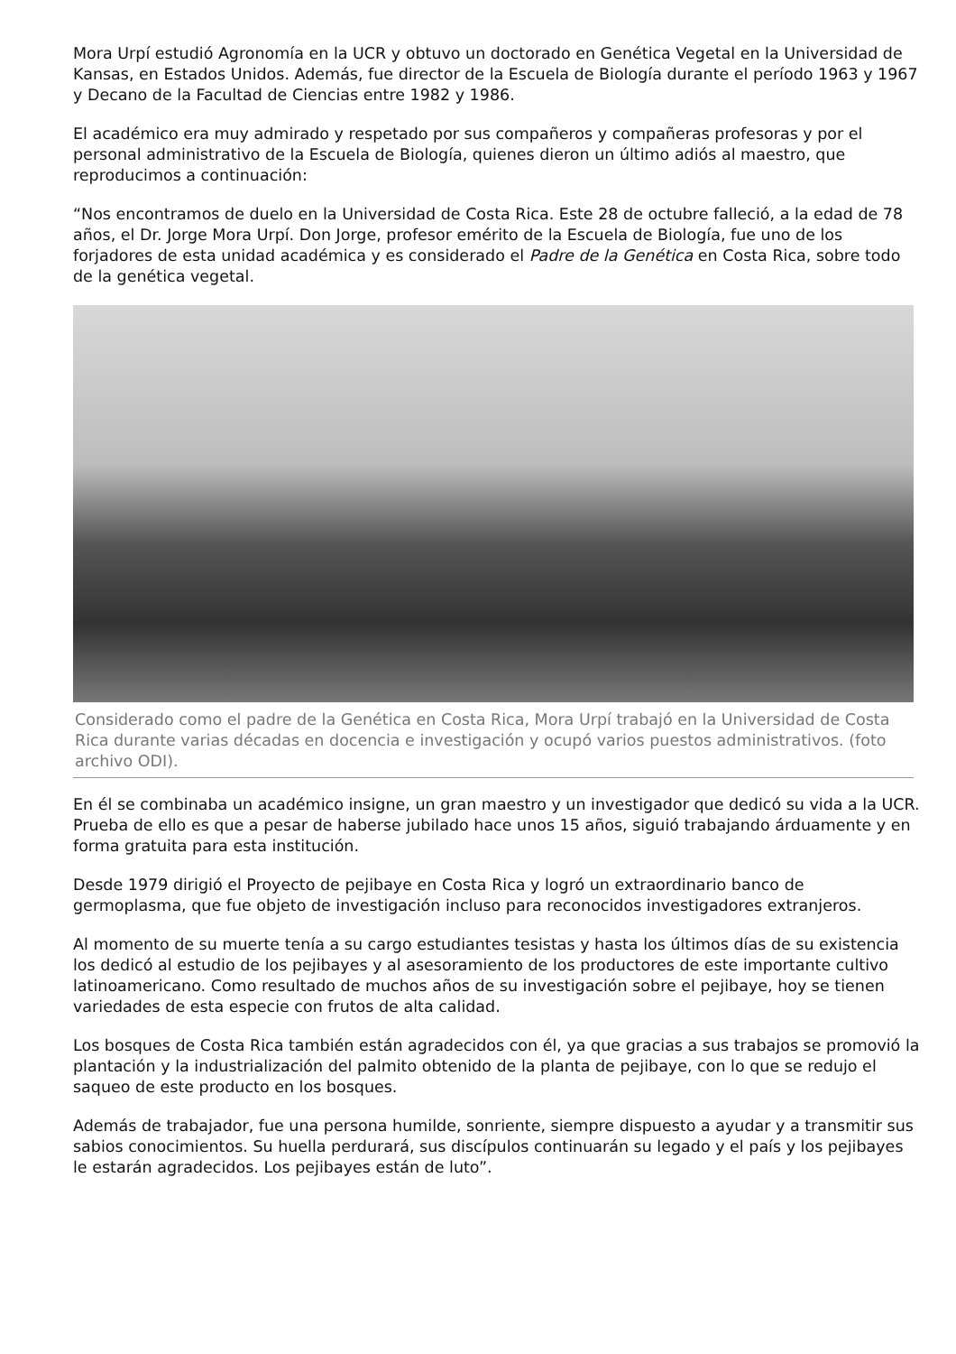Mora Urpí estudió Agronomía en la UCR y obtuvo un doctorado en Genética Vegetal en la Universidad de Kansas, en Estados Unidos. Además, fue director de la Escuela de Biología durante el período 1963 y 1967 y Decano de la Facultad de Ciencias entre 1982 y 1986.
El académico era muy admirado y respetado por sus compañeros y compañeras profesoras y por el personal administrativo de la Escuela de Biología, quienes dieron un último adiós al maestro, que reproducimos a continuación:
“Nos encontramos de duelo en la Universidad de Costa Rica. Este 28 de octubre falleció, a la edad de 78 años, el Dr. Jorge Mora Urpí. Don Jorge, profesor emérito de la Escuela de Biología, fue uno de los forjadores de esta unidad académica y es considerado el Padre de la Genética en Costa Rica, sobre todo de la genética vegetal.
Considerado como el padre de la Genética en Costa Rica, Mora Urpí trabajó en la Universidad de Costa Rica durante varias décadas en docencia e investigación y ocupó varios puestos administrativos. (foto archivo ODI).
En él se combinaba un académico insigne, un gran maestro y un investigador que dedicó su vida a la UCR. Prueba de ello es que a pesar de haberse jubilado hace unos 15 años, siguió trabajando árduamente y en forma gratuita para esta institución.
Desde 1979 dirigió el Proyecto de pejibaye en Costa Rica y logró un extraordinario banco de germoplasma, que fue objeto de investigación incluso para reconocidos investigadores extranjeros.
Al momento de su muerte tenía a su cargo estudiantes tesistas y hasta los últimos días de su existencia los dedicó al estudio de los pejibayes y al asesoramiento de los productores de este importante cultivo latinoamericano. Como resultado de muchos años de su investigación sobre el pejibaye, hoy se tienen variedades de esta especie con frutos de alta calidad.
Los bosques de Costa Rica también están agradecidos con él, ya que gracias a sus trabajos se promovió la plantación y la industrialización del palmito obtenido de la planta de pejibaye, con lo que se redujo el saqueo de este producto en los bosques.
Además de trabajador, fue una persona humilde, sonriente, siempre dispuesto a ayudar y a transmitir sus sabios conocimientos. Su huella perdurará, sus discípulos continuarán su legado y el país y los pejibayes le estarán agradecidos. Los pejibayes están de luto”.